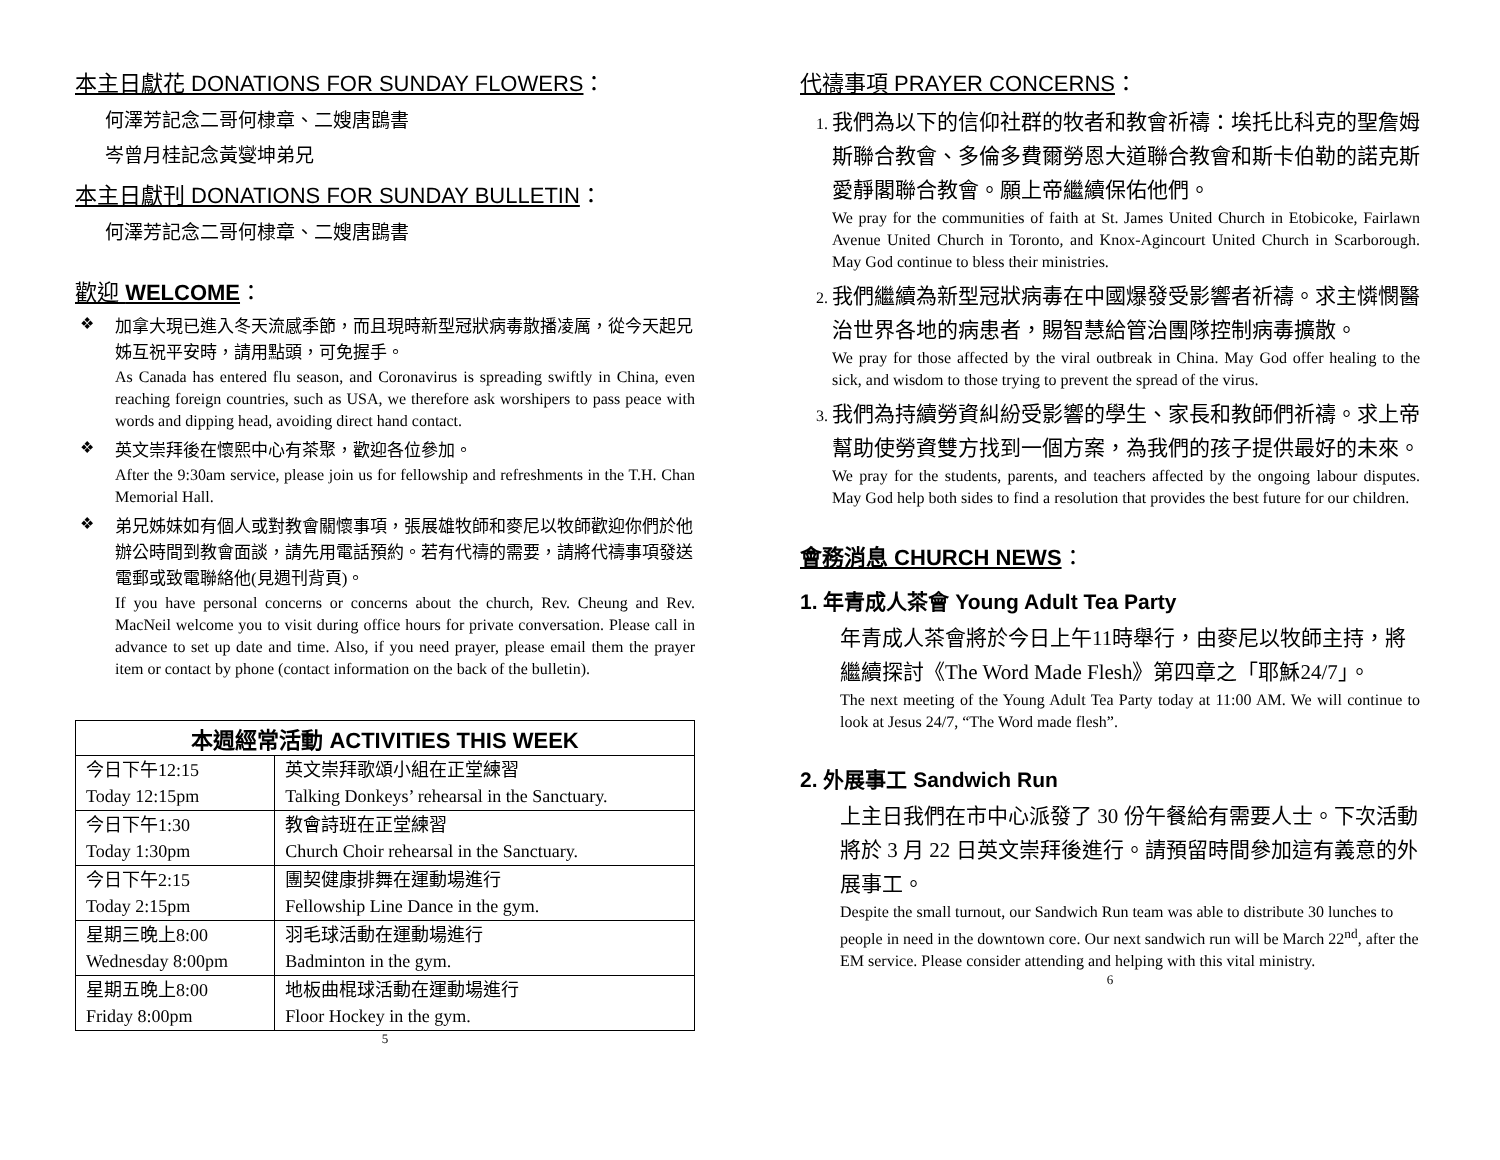本主日獻花 DONATIONS FOR SUNDAY FLOWERS：
何澤芳記念二哥何棣章、二嫂唐鵾書
岑曾月桂記念黃燮坤弟兄
本主日獻刊 DONATIONS FOR SUNDAY BULLETIN：
何澤芳記念二哥何棣章、二嫂唐鵾書
歡迎 WELCOME：
❖
加拿大現已進入冬天流感季節，而且現時新型冠狀病毒散播凌厲，從今天起兄姊互祝平安時，請用點頭，可免握手。
As Canada has entered flu season, and Coronavirus is spreading swiftly in China, even reaching foreign countries, such as USA, we therefore ask worshipers to pass peace with words and dipping head, avoiding direct hand contact.
❖
英文崇拜後在懷熙中心有茶聚，歡迎各位參加。
After the 9:30am service, please join us for fellowship and refreshments in the T.H. Chan Memorial Hall.
❖
弟兄姊妹如有個人或對教會關懷事項，張展雄牧師和麥尼以牧師歡迎你們於他辦公時間到教會面談，請先用電話預約。若有代禱的需要，請將代禱事項發送電郵或致電聯絡他(見週刊背頁)。
If you have personal concerns or concerns about the church, Rev. Cheung and Rev. MacNeil welcome you to visit during office hours for private conversation. Please call in advance to set up date and time. Also, if you need prayer, please email them the prayer item or contact by phone (contact information on the back of the bulletin).
| 本週經常活動 ACTIVITIES THIS WEEK | |
| --- | --- |
| 今日下午12:15 Today 12:15pm | 英文崇拜歌頌小組在正堂練習 Talking Donkeys’ rehearsal in the Sanctuary. |
| 今日下午1:30 Today 1:30pm | 教會詩班在正堂練習 Church Choir rehearsal in the Sanctuary. |
| 今日下午2:15 Today 2:15pm | 團契健康排舞在運動場進行 Fellowship Line Dance in the gym. |
| 星期三晚上8:00 Wednesday 8:00pm | 羽毛球活動在運動場進行 Badminton in the gym. |
| 星期五晚上8:00 Friday 8:00pm | 地板曲棍球活動在運動場進行 Floor Hockey in the gym. |
5
代禱事項 PRAYER CONCERNS：
1. 我們為以下的信仰社群的牧者和教會祈禱：埃托比科克的聖詹姆斯聯合教會、多倫多費爾勞恩大道聯合教會和斯卡伯勒的諾克斯愛靜閣聯合教會。願上帝繼續保佑他們。
We pray for the communities of faith at St. James United Church in Etobicoke, Fairlawn Avenue United Church in Toronto, and Knox-Agincourt United Church in Scarborough. May God continue to bless their ministries.
2. 我們繼續為新型冠狀病毒在中國爆發受影響者祈禱。求主憐憫醫治世界各地的病患者，賜智慧給管治團隊控制病毒擴散。
We pray for those affected by the viral outbreak in China. May God offer healing to the sick, and wisdom to those trying to prevent the spread of the virus.
3. 我們為持續勞資糾紛受影響的學生、家長和教師們祈禱。求上帝幫助使勞資雙方找到一個方案，為我們的孩子提供最好的未來。
We pray for the students, parents, and teachers affected by the ongoing labour disputes. May God help both sides to find a resolution that provides the best future for our children.
會務消息 CHURCH NEWS：
1. 年青成人茶會 Young Adult Tea Party
年青成人茶會將於今日上午11時舉行，由麥尼以牧師主持，將繼續探討《The Word Made Flesh》第四章之「耶穌24/7」。
The next meeting of the Young Adult Tea Party today at 11:00 AM. We will continue to look at Jesus 24/7, “The Word made flesh”.
2. 外展事工 Sandwich Run
上主日我們在市中心派發了 30 份午餐給有需要人士。下次活動將於 3 月 22 日英文崇拜後進行。請預留時間參加這有義意的外展事工。
Despite the small turnout, our Sandwich Run team was able to distribute 30 lunches to people in need in the downtown core. Our next sandwich run will be March 22<sup>nd</sup>, after the EM service. Please consider attending and helping with this vital ministry.
6